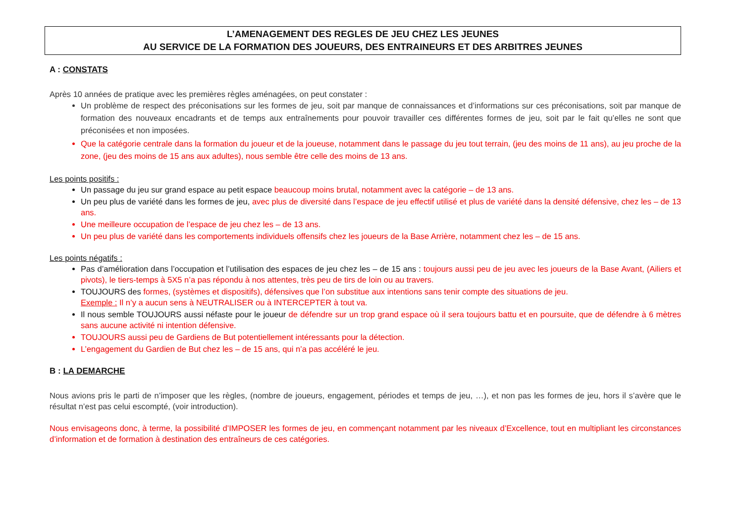L’AMENAGEMENT DES REGLES DE JEU CHEZ LES JEUNES
AU SERVICE DE LA FORMATION DES JOUEURS, DES ENTRAINEURS ET DES ARBITRES JEUNES
A : CONSTATS
Après 10 années de pratique avec les premières règles aménagées, on peut constater :
Un problème de respect des préconisations sur les formes de jeu, soit par manque de connaissances et d’informations sur ces préconisations, soit par manque de formation des nouveaux encadrants et de temps aux entraînements pour pouvoir travailler ces différentes formes de jeu, soit par le fait qu’elles ne sont que préconisées et non imposées.
Que la catégorie centrale dans la formation du joueur et de la joueuse, notamment dans le passage du jeu tout terrain, (jeu des moins de 11 ans), au jeu proche de la zone, (jeu des moins de 15 ans aux adultes), nous semble être celle des moins de 13 ans.
Les points positifs :
Un passage du jeu sur grand espace au petit espace beaucoup moins brutal, notamment avec la catégorie – de 13 ans.
Un peu plus de variété dans les formes de jeu, avec plus de diversité dans l’espace de jeu effectif utilisé et plus de variété dans la densité défensive, chez les – de 13 ans.
Une meilleure occupation de l’espace de jeu chez les – de 13 ans.
Un peu plus de variété dans les comportements individuels offensifs chez les joueurs de la Base Arrière, notamment chez les – de 15 ans.
Les points négatifs :
Pas d’amélioration dans l’occupation et l’utilisation des espaces de jeu chez les – de 15 ans : toujours aussi peu de jeu avec les joueurs de la Base Avant, (Ailiers et pivots), le tiers-temps à 5X5 n’a pas répondu à nos attentes, très peu de tirs de loin ou au travers.
TOUJOURS des formes, (systèmes et dispositifs), défensives que l’on substitue aux intentions sans tenir compte des situations de jeu.
Exemple : Il n’y a aucun sens à NEUTRALISER ou à INTERCEPTER à tout va.
Il nous semble TOUJOURS aussi néfaste pour le joueur de défendre sur un trop grand espace où il sera toujours battu et en poursuite, que de défendre à 6 mètres sans aucune activité ni intention défensive.
TOUJOURS aussi peu de Gardiens de But potentiellement intéressants pour la détection.
L’engagement du Gardien de But chez les – de 15 ans, qui n’a pas accéléré le jeu.
B : LA DEMARCHE
Nous avions pris le parti de n’imposer que les règles, (nombre de joueurs, engagement, périodes et temps de jeu, …), et non pas les formes de jeu, hors il s’avère que le résultat n’est pas celui escompté, (voir introduction).
Nous envisageons donc, à terme, la possibilité d’IMPOSER les formes de jeu, en commençant notamment par les niveaux d’Excellence, tout en multipliant les circonstances d’information et de formation à destination des entraîneurs de ces catégories.